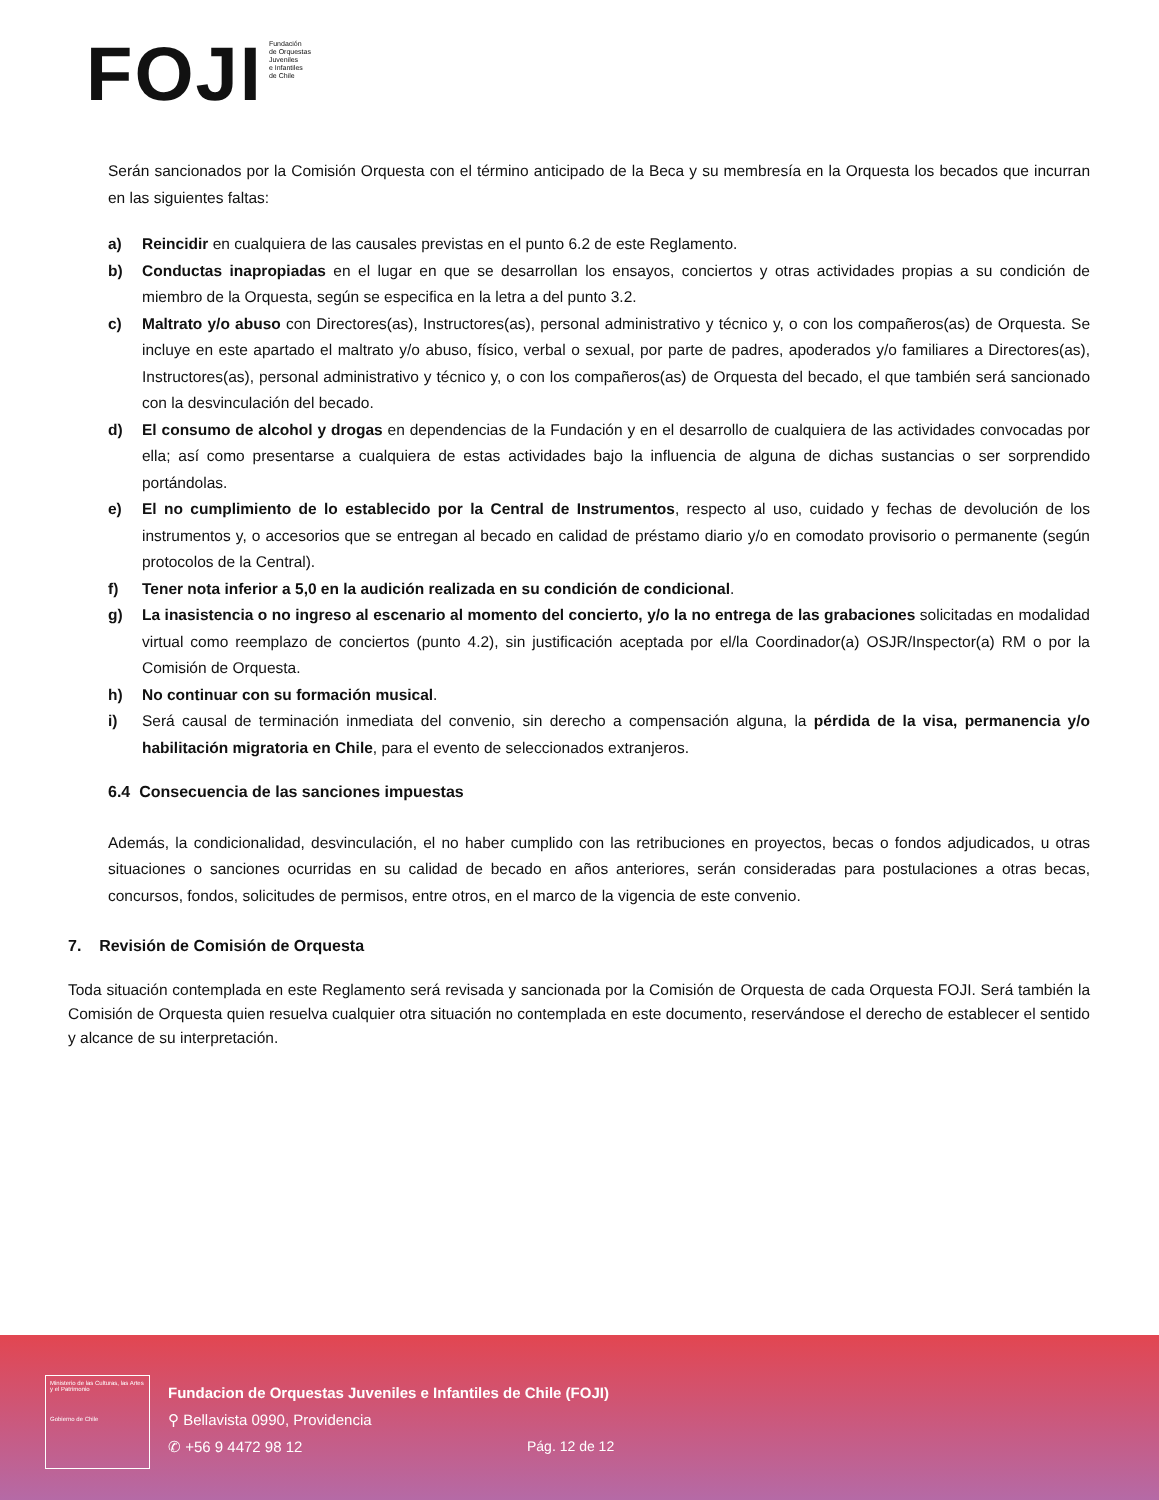FOJI Fundación
de Orquestas
Juveniles
e Infantiles
de Chile
Serán sancionados por la Comisión Orquesta con el término anticipado de la Beca y su membresía en la Orquesta los becados que incurran en las siguientes faltas:
a) Reincidir en cualquiera de las causales previstas en el punto 6.2 de este Reglamento.
b) Conductas inapropiadas en el lugar en que se desarrollan los ensayos, conciertos y otras actividades propias a su condición de miembro de la Orquesta, según se especifica en la letra a del punto 3.2.
c) Maltrato y/o abuso con Directores(as), Instructores(as), personal administrativo y técnico y, o con los compañeros(as) de Orquesta. Se incluye en este apartado el maltrato y/o abuso, físico, verbal o sexual, por parte de padres, apoderados y/o familiares a Directores(as), Instructores(as), personal administrativo y técnico y, o con los compañeros(as) de Orquesta del becado, el que también será sancionado con la desvinculación del becado.
d) El consumo de alcohol y drogas en dependencias de la Fundación y en el desarrollo de cualquiera de las actividades convocadas por ella; así como presentarse a cualquiera de estas actividades bajo la influencia de alguna de dichas sustancias o ser sorprendido portándolas.
e) El no cumplimiento de lo establecido por la Central de Instrumentos, respecto al uso, cuidado y fechas de devolución de los instrumentos y, o accesorios que se entregan al becado en calidad de préstamo diario y/o en comodato provisorio o permanente (según protocolos de la Central).
f) Tener nota inferior a 5,0 en la audición realizada en su condición de condicional.
g) La inasistencia o no ingreso al escenario al momento del concierto, y/o la no entrega de las grabaciones solicitadas en modalidad virtual como reemplazo de conciertos (punto 4.2), sin justificación aceptada por el/la Coordinador(a) OSJR/Inspector(a) RM o por la Comisión de Orquesta.
h) No continuar con su formación musical.
i) Será causal de terminación inmediata del convenio, sin derecho a compensación alguna, la pérdida de la visa, permanencia y/o habilitación migratoria en Chile, para el evento de seleccionados extranjeros.
6.4 Consecuencia de las sanciones impuestas
Además, la condicionalidad, desvinculación, el no haber cumplido con las retribuciones en proyectos, becas o fondos adjudicados, u otras situaciones o sanciones ocurridas en su calidad de becado en años anteriores, serán consideradas para postulaciones a otras becas, concursos, fondos, solicitudes de permisos, entre otros, en el marco de la vigencia de este convenio.
7. Revisión de Comisión de Orquesta
Toda situación contemplada en este Reglamento será revisada y sancionada por la Comisión de Orquesta de cada Orquesta FOJI. Será también la Comisión de Orquesta quien resuelva cualquier otra situación no contemplada en este documento, reservándose el derecho de establecer el sentido y alcance de su interpretación.
Ministerio de las Culturas, las Artes y el Patrimonio
Gobierno de Chile
Fundacion de Orquestas Juveniles e Infantiles de Chile (FOJI)
⚲ Bellavista 0990, Providencia
✆ +56 9 4472 98 12
Pág. 12 de 12